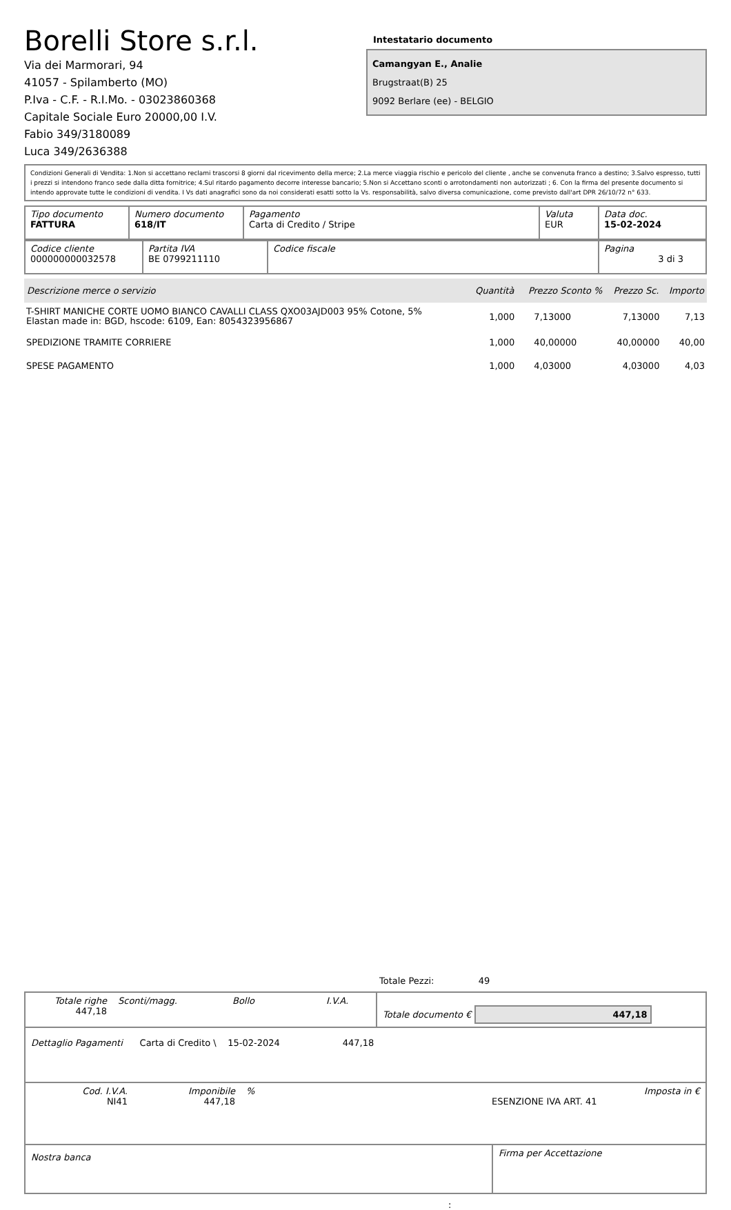Borelli Store s.r.l.
Via dei Marmorari, 94
41057 - Spilamberto (MO)
P.Iva - C.F. - R.I.Mo. - 03023860368
Capitale Sociale Euro 20000,00 I.V.
Fabio 349/3180089
Luca 349/2636388
Intestatario documento
Camangyan E., Analie
Brugstraat(B) 25
9092 Berlare (ee) - BELGIO
Condizioni Generali di Vendita: 1.Non si accettano reclami trascorsi 8 giorni dal ricevimento della merce; 2.La merce viaggia rischio e pericolo del cliente , anche se convenuta franco a destino; 3.Salvo espresso, tutti i prezzi si intendono franco sede dalla ditta fornitrice; 4.Sul ritardo pagamento decorre interesse bancario; 5.Non si Accettano sconti o arrotondamenti non autorizzati ; 6. Con la firma del presente documento si intendo approvate tutte le condizioni di vendita. I Vs dati anagrafici sono da noi considerati esatti sotto la Vs. responsabilità, salvo diversa comunicazione, come previsto dall'art DPR 26/10/72 n° 633.
| Tipo documento FATTURA | Numero documento 618/IT | Pagamento Carta di Credito / Stripe | Valuta EUR | Data doc. 15-02-2024 |
| Codice cliente 000000000032578 | Partita IVA BE 0799211110 | Codice fiscale | Pagina 3 di 3 |
| Descrizione merce o servizio | Quantità | Prezzo Sconto % | Prezzo Sc. | Importo |
| --- | --- | --- | --- | --- |
| T-SHIRT MANICHE CORTE UOMO BIANCO CAVALLI CLASS QXO03AJD003 95% Cotone, 5% Elastan made in: BGD, hscode: 6109, Ean: 8054323956867 | 1,000 | 7,13000 | 7,13000 | 7,13 |
| SPEDIZIONE TRAMITE CORRIERE | 1,000 | 40,00000 | 40,00000 | 40,00 |
| SPESE PAGAMENTO | 1,000 | 4,03000 | 4,03000 | 4,03 |
Totale Pezzi: 49
| Totale righe 447,18 | Sconti/magg. | Bollo | I.V.A. | Totale documento € 447,18 |
| Dettaglio Pagamenti Carta di Credito \ 15-02-2024 447,18 |
| Cod. I.V.A. NI41 | Imponibile 447,18 | % | ESENZIONE IVA ART. 41 | Imposta in € |
| Nostra banca | Firma per Accettazione |
: